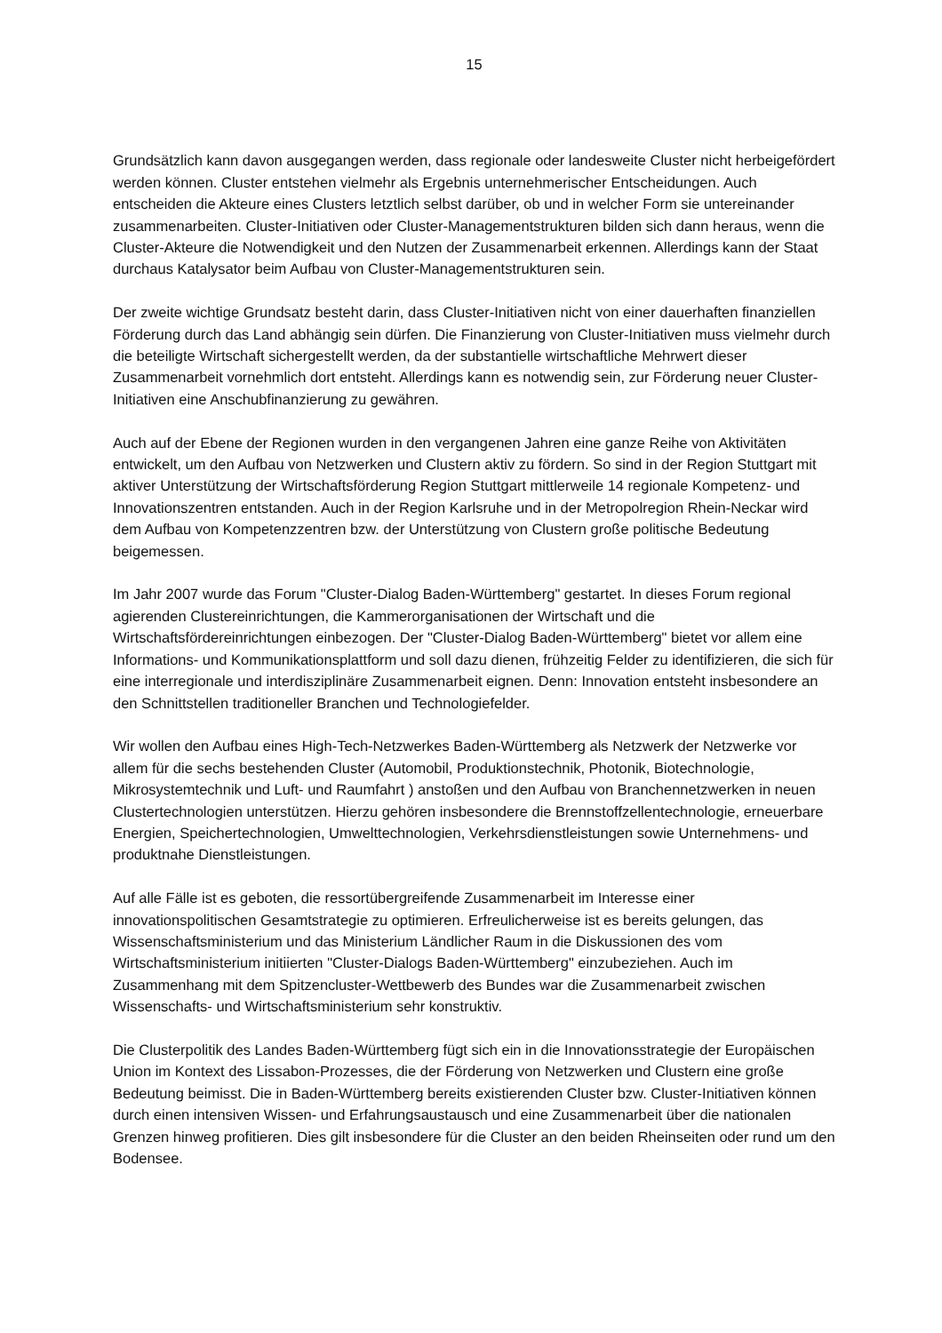15
Grundsätzlich kann davon ausgegangen werden, dass regionale oder landesweite Cluster nicht herbeigefördert werden können. Cluster entstehen vielmehr als Ergebnis unternehmerischer Entscheidungen. Auch entscheiden die Akteure eines Clusters letztlich selbst darüber, ob und in welcher Form sie untereinander zusammenarbeiten. Cluster-Initiativen oder Cluster-Managementstrukturen bilden sich dann heraus, wenn die Cluster-Akteure die Notwendigkeit und den Nutzen der Zusammenarbeit erkennen. Allerdings kann der Staat durchaus Katalysator beim Aufbau von Cluster-Managementstrukturen sein.
Der zweite wichtige Grundsatz besteht darin, dass Cluster-Initiativen nicht von einer dauerhaften finanziellen Förderung durch das Land abhängig sein dürfen. Die Finanzierung von Cluster-Initiativen muss vielmehr durch die beteiligte Wirtschaft sichergestellt werden, da der substantielle wirtschaftliche Mehrwert dieser Zusammenarbeit vornehmlich dort entsteht. Allerdings kann es notwendig sein, zur Förderung neuer Cluster-Initiativen eine Anschubfinanzierung zu gewähren.
Auch auf der Ebene der Regionen wurden in den vergangenen Jahren eine ganze Reihe von Aktivitäten entwickelt, um den Aufbau von Netzwerken und Clustern aktiv zu fördern. So sind in der Region Stuttgart mit aktiver Unterstützung der Wirtschaftsförderung Region Stuttgart mittlerweile 14 regionale Kompetenz- und Innovationszentren entstanden. Auch in der Region Karlsruhe und in der Metropolregion Rhein-Neckar wird dem Aufbau von Kompetenzzentren bzw. der Unterstützung von Clustern große politische Bedeutung beigemessen.
Im Jahr 2007 wurde das Forum "Cluster-Dialog Baden-Württemberg" gestartet. In dieses Forum regional agierenden Clustereinrichtungen, die Kammerorganisationen der Wirtschaft und die Wirtschaftsfördereinrichtungen einbezogen. Der "Cluster-Dialog Baden-Württemberg" bietet vor allem eine Informations- und Kommunikationsplattform und soll dazu dienen, frühzeitig Felder zu identifizieren, die sich für eine interregionale und interdisziplinäre Zusammenarbeit eignen. Denn: Innovation entsteht insbesondere an den Schnittstellen traditioneller Branchen und Technologiefelder.
Wir wollen den Aufbau eines High-Tech-Netzwerkes Baden-Württemberg als Netzwerk der Netzwerke vor allem für die sechs bestehenden Cluster (Automobil, Produktionstechnik, Photonik, Biotechnologie, Mikrosystemtechnik und Luft- und Raumfahrt ) anstoßen und den Aufbau von Branchennetzwerken in neuen Clustertechnologien unterstützen. Hierzu gehören insbesondere die Brennstoffzellentechnologie, erneuerbare Energien, Speichertechnologien, Umwelttechnologien, Verkehrsdienstleistungen sowie Unternehmens- und produktnahe Dienstleistungen.
Auf alle Fälle ist es geboten, die ressortübergreifende Zusammenarbeit im Interesse einer innovationspolitischen Gesamtstrategie zu optimieren. Erfreulicherweise ist es bereits gelungen, das Wissenschaftsministerium und das Ministerium Ländlicher Raum in die Diskussionen des vom Wirtschaftsministerium initiierten "Cluster-Dialogs Baden-Württemberg" einzubeziehen. Auch im Zusammenhang mit dem Spitzencluster-Wettbewerb des Bundes war die Zusammenarbeit zwischen Wissenschafts- und Wirtschaftsministerium sehr konstruktiv.
Die Clusterpolitik des Landes Baden-Württemberg fügt sich ein in die Innovationsstrategie der Europäischen Union im Kontext des Lissabon-Prozesses, die der Förderung von Netzwerken und Clustern eine große Bedeutung beimisst. Die in Baden-Württemberg bereits existierenden Cluster bzw. Cluster-Initiativen können durch einen intensiven Wissen- und Erfahrungsaustausch und eine Zusammenarbeit über die nationalen Grenzen hinweg profitieren. Dies gilt insbesondere für die Cluster an den beiden Rheinseiten oder rund um den Bodensee.